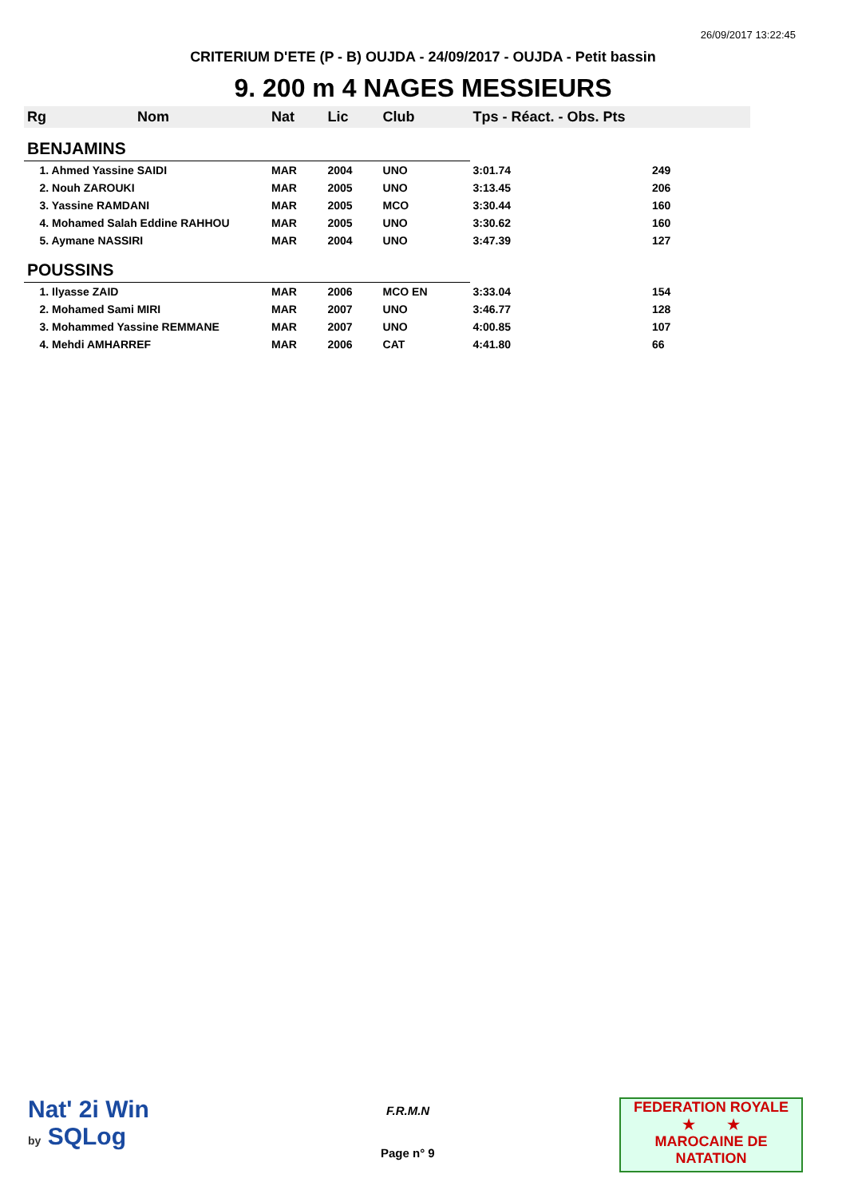26/09/2017 13:22:45
CRITERIUM D'ETE (P - B) OUJDA - 24/09/2017 - OUJDA - Petit bassin
9. 200 m 4 NAGES MESSIEURS
| Rg | Nom | Nat | Lic | Club | Tps - Réact. - Obs. Pts | |
| --- | --- | --- | --- | --- | --- | --- |
| BENJAMINS | | | | | | |
| 1. Ahmed Yassine SAIDI | | MAR | 2004 | UNO | 3:01.74 | 249 |
| 2. Nouh ZAROUKI | | MAR | 2005 | UNO | 3:13.45 | 206 |
| 3. Yassine RAMDANI | | MAR | 2005 | MCO | 3:30.44 | 160 |
| 4. Mohamed Salah Eddine RAHHOU | | MAR | 2005 | UNO | 3:30.62 | 160 |
| 5. Aymane NASSIRI | | MAR | 2004 | UNO | 3:47.39 | 127 |
| POUSSINS | | | | | | |
| 1. Ilyasse ZAID | | MAR | 2006 | MCO EN | 3:33.04 | 154 |
| 2. Mohamed Sami MIRI | | MAR | 2007 | UNO | 3:46.77 | 128 |
| 3. Mohammed Yassine REMMANE | | MAR | 2007 | UNO | 4:00.85 | 107 |
| 4. Mehdi AMHARREF | | MAR | 2006 | CAT | 4:41.80 | 66 |
Nat' 2i Win
by SQLog
F.R.M.N
Page n° 9
FEDERATION ROYALE
★ ★
MAROCAINE DE NATATION